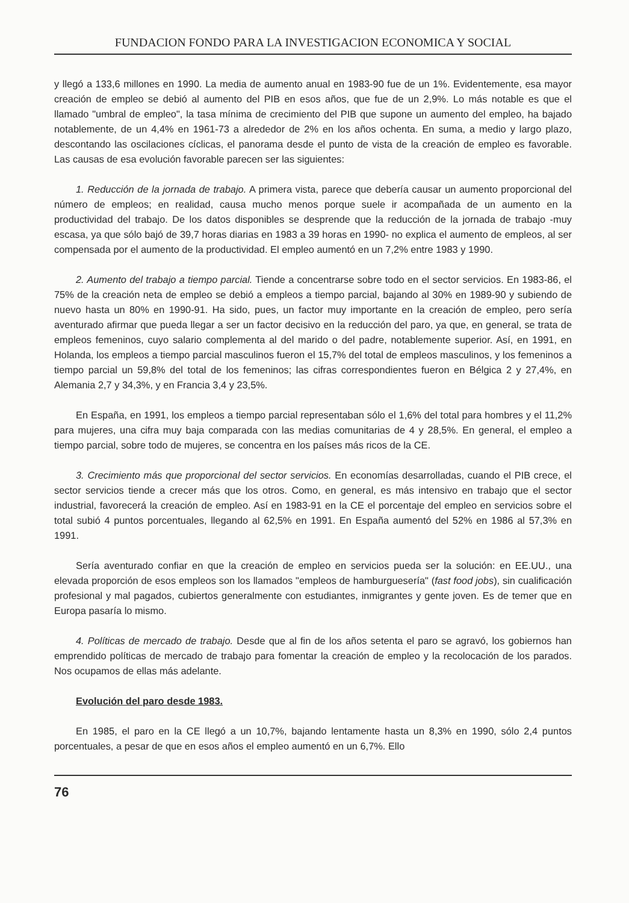FUNDACION FONDO PARA LA INVESTIGACION ECONOMICA Y SOCIAL
y llegó a 133,6 millones en 1990. La media de aumento anual en 1983-90 fue de un 1%. Evidentemente, esa mayor creación de empleo se debió al aumento del PIB en esos años, que fue de un 2,9%. Lo más notable es que el llamado "umbral de empleo", la tasa mínima de crecimiento del PIB que supone un aumento del empleo, ha bajado notablemente, de un 4,4% en 1961-73 a alrededor de 2% en los años ochenta. En suma, a medio y largo plazo, descontando las oscilaciones cíclicas, el panorama desde el punto de vista de la creación de empleo es favorable. Las causas de esa evolución favorable parecen ser las siguientes:
1. Reducción de la jornada de trabajo. A primera vista, parece que debería causar un aumento proporcional del número de empleos; en realidad, causa mucho menos porque suele ir acompañada de un aumento en la productividad del trabajo. De los datos disponibles se desprende que la reducción de la jornada de trabajo -muy escasa, ya que sólo bajó de 39,7 horas diarias en 1983 a 39 horas en 1990- no explica el aumento de empleos, al ser compensada por el aumento de la productividad. El empleo aumentó en un 7,2% entre 1983 y 1990.
2. Aumento del trabajo a tiempo parcial. Tiende a concentrarse sobre todo en el sector servicios. En 1983-86, el 75% de la creación neta de empleo se debió a empleos a tiempo parcial, bajando al 30% en 1989-90 y subiendo de nuevo hasta un 80% en 1990-91. Ha sido, pues, un factor muy importante en la creación de empleo, pero sería aventurado afirmar que pueda llegar a ser un factor decisivo en la reducción del paro, ya que, en general, se trata de empleos femeninos, cuyo salario complementa al del marido o del padre, notablemente superior. Así, en 1991, en Holanda, los empleos a tiempo parcial masculinos fueron el 15,7% del total de empleos masculinos, y los femeninos a tiempo parcial un 59,8% del total de los femeninos; las cifras correspondientes fueron en Bélgica 2 y 27,4%, en Alemania 2,7 y 34,3%, y en Francia 3,4 y 23,5%.
En España, en 1991, los empleos a tiempo parcial representaban sólo el 1,6% del total para hombres y el 11,2% para mujeres, una cifra muy baja comparada con las medias comunitarias de 4 y 28,5%. En general, el empleo a tiempo parcial, sobre todo de mujeres, se concentra en los países más ricos de la CE.
3. Crecimiento más que proporcional del sector servicios. En economías desarrolladas, cuando el PIB crece, el sector servicios tiende a crecer más que los otros. Como, en general, es más intensivo en trabajo que el sector industrial, favorecerá la creación de empleo. Así en 1983-91 en la CE el porcentaje del empleo en servicios sobre el total subió 4 puntos porcentuales, llegando al 62,5% en 1991. En España aumentó del 52% en 1986 al 57,3% en 1991.
Sería aventurado confiar en que la creación de empleo en servicios pueda ser la solución: en EE.UU., una elevada proporción de esos empleos son los llamados "empleos de hamburguesería" (fast food jobs), sin cualificación profesional y mal pagados, cubiertos generalmente con estudiantes, inmigrantes y gente joven. Es de temer que en Europa pasaría lo mismo.
4. Políticas de mercado de trabajo. Desde que al fin de los años setenta el paro se agravó, los gobiernos han emprendido políticas de mercado de trabajo para fomentar la creación de empleo y la recolocación de los parados. Nos ocupamos de ellas más adelante.
Evolución del paro desde 1983.
En 1985, el paro en la CE llegó a un 10,7%, bajando lentamente hasta un 8,3% en 1990, sólo 2,4 puntos porcentuales, a pesar de que en esos años el empleo aumentó en un 6,7%. Ello
76